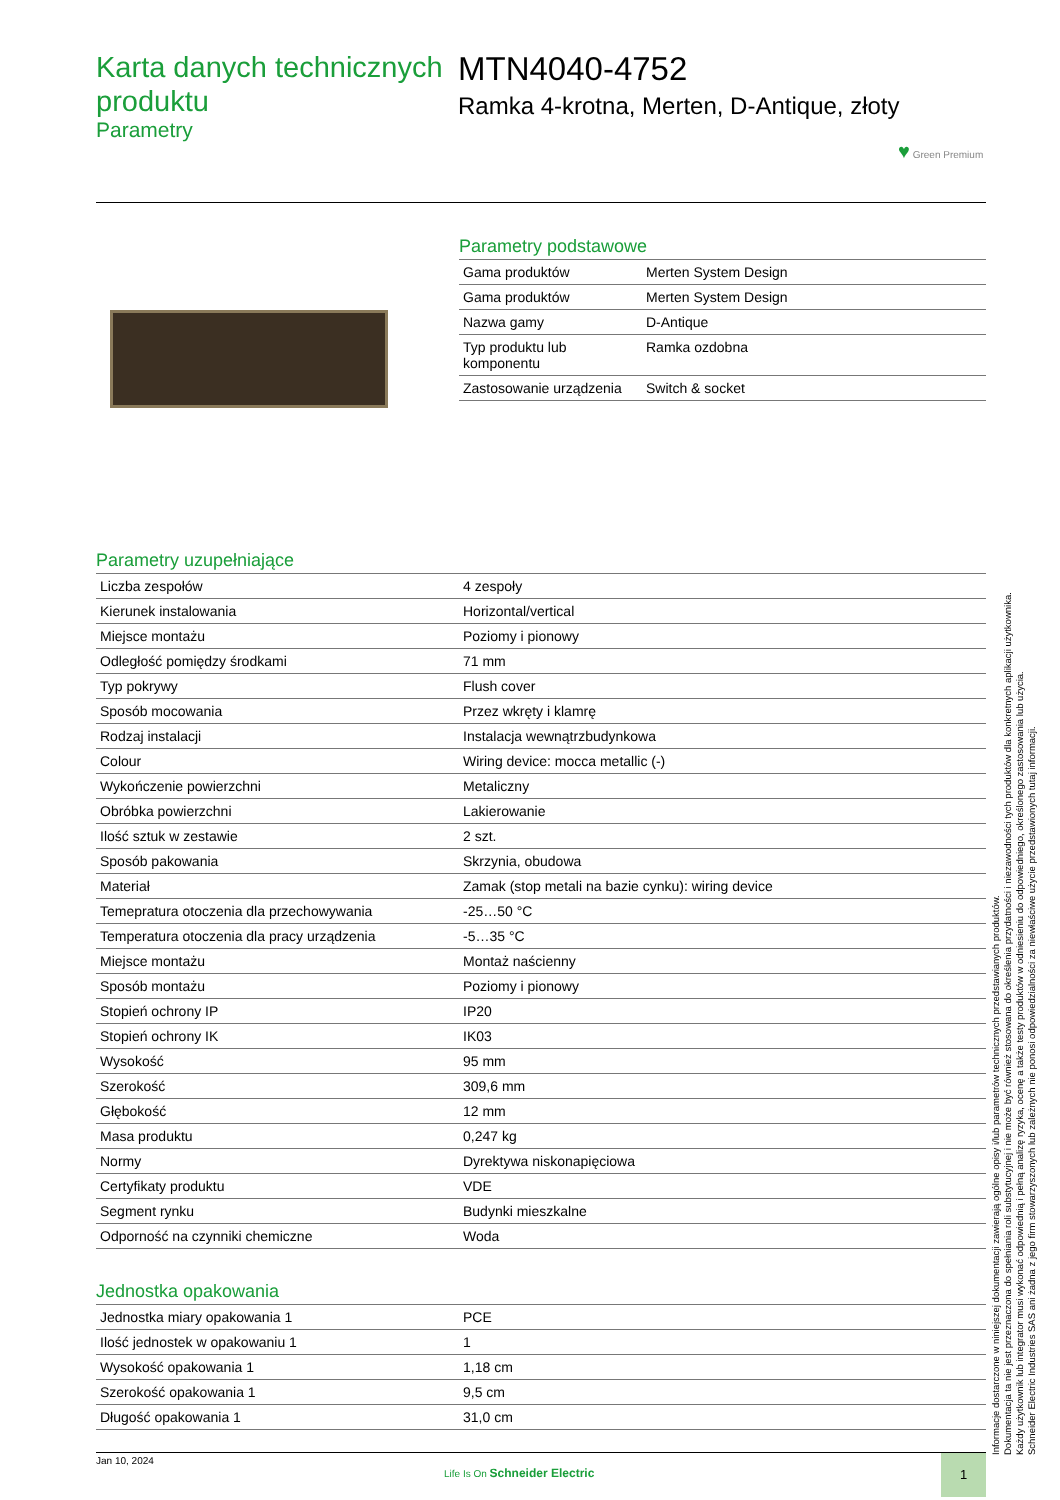Karta danych technicznych produktu
Parametry
MTN4040-4752
Ramka 4-krotna, Merten, D-Antique, złoty
♥ Green Premium
Parametry podstawowe
| Gama produktów | Merten System Design |
| Gama produktów | Merten System Design |
| Nazwa gamy | D-Antique |
| Typ produktu lub komponentu | Ramka ozdobna |
| Zastosowanie urządzenia | Switch & socket |
Parametry uzupełniające
| Liczba zespołów | 4 zespoły |
| Kierunek instalowania | Horizontal/vertical |
| Miejsce montażu | Poziomy i pionowy |
| Odległość pomiędzy środkami | 71 mm |
| Typ pokrywy | Flush cover |
| Sposób mocowania | Przez wkręty i klamrę |
| Rodzaj instalacji | Instalacja wewnątrzbudynkowa |
| Colour | Wiring device: mocca metallic (-) |
| Wykończenie powierzchni | Metaliczny |
| Obróbka powierzchni | Lakierowanie |
| Ilość sztuk w zestawie | 2 szt. |
| Sposób pakowania | Skrzynia, obudowa |
| Materiał | Zamak (stop metali na bazie cynku): wiring device |
| Temepratura otoczenia dla przechowywania | -25…50 °C |
| Temperatura otoczenia dla pracy urządzenia | -5…35 °C |
| Miejsce montażu | Montaż naścienny |
| Sposób montażu | Poziomy i pionowy |
| Stopień ochrony IP | IP20 |
| Stopień ochrony IK | IK03 |
| Wysokość | 95 mm |
| Szerokość | 309,6 mm |
| Głębokość | 12 mm |
| Masa produktu | 0,247 kg |
| Normy | Dyrektywa niskonapięciowa |
| Certyfikaty produktu | VDE |
| Segment rynku | Budynki mieszkalne |
| Odporność na czynniki chemiczne | Woda |
Jednostka opakowania
| Jednostka miary opakowania 1 | PCE |
| Ilość jednostek w opakowaniu 1 | 1 |
| Wysokość opakowania 1 | 1,18 cm |
| Szerokość opakowania 1 | 9,5 cm |
| Długość opakowania 1 | 31,0 cm |
Informacje dostarczone w niniejszej dokumentacji zawierają ogólne opisy i/lub parametrów technicznych przedstawianych produktów.
Dokumentacja ta nie jest przeznaczona do spełniania roli substytucyjnej i nie może być również stosowana do określenia przydatności i niezawodności tych produktów dla konkretnych aplikacji użytkownika.
Każdy użytkownik lub integrator musi wykonać odpowiednią i pełną analizę ryzyka, ocenę a także testy produktów w odniesieniu do odpowiedniego, określonego zastosowania lub użycia.
Schneider Electric Industries SAS ani żadna z jego firm stowarzyszonych lub zależnych nie ponosi odpowiedzialności za niewłaściwe użycie przedstawionych tutaj informacji.
Jan 10, 2024
Life Is On Schneider Electric
1